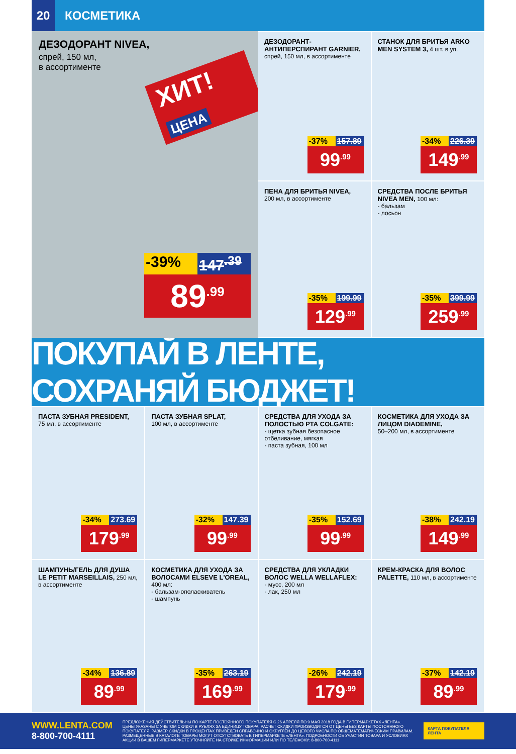20
КОСМЕТИКА
ДЕЗОДОРАНТ NIVEA,
спрей, 150 мл,
в ассортименте
ХИТ! ЦЕНА
-39% 147<sup>.39</sup>
89<sup>.99</sup>
ДЕЗОДОРАНТ-АНТИПЕРСПИРАНТ GARNIER, спрей, 150 мл, в ассортименте
-37% 157.89
99<sup>.99</sup>
СТАНОК ДЛЯ БРИТЬЯ ARKO MEN SYSTEM 3, 4 шт. в уп.
-34% 226.39
149<sup>.99</sup>
ПЕНА ДЛЯ БРИТЬЯ NIVEA,
200 мл, в ассортименте
-35% 199.99
129<sup>.99</sup>
СРЕДСТВА ПОСЛЕ БРИТЬЯ NIVEA MEN, 100 мл:
- бальзам
- лосьон
-35% 399.99
259<sup>.99</sup>
ПОКУПАЙ В ЛЕНТЕ, СОХРАНЯЙ БЮДЖЕТ!
ПАСТА ЗУБНАЯ PRESIDENT,
75 мл, в ассортименте
-34% 273.69
179<sup>.99</sup>
ПАСТА ЗУБНАЯ SPLAT,
100 мл, в ассортименте
-32% 147.39
99<sup>.99</sup>
СРЕДСТВА ДЛЯ УХОДА ЗА ПОЛОСТЬЮ РТА COLGATE:
- щетка зубная безопасное отбеливание, мягкая
- паста зубная, 100 мл
-35% 152.69
99<sup>.99</sup>
КОСМЕТИКА ДЛЯ УХОДА ЗА ЛИЦОМ DIADEMINE,
50–200 мл, в ассортименте
-38% 242.19
149<sup>.99</sup>
ШАМПУНЬ/ГЕЛЬ ДЛЯ ДУША LE PETIT MARSEILLAIS, 250 мл, в ассортименте
-34% 136.89
89<sup>.99</sup>
КОСМЕТИКА ДЛЯ УХОДА ЗА ВОЛОСАМИ ELSEVE L'OREAL, 400 мл:
- бальзам-ополаскиватель
- шампунь
-35% 263.19
169<sup>.99</sup>
СРЕДСТВА ДЛЯ УКЛАДКИ ВОЛОС WELLA WELLAFLEX:
- мусс, 200 мл
- лак, 250 мл
-26% 242.19
179<sup>.99</sup>
КРЕМ-КРАСКА ДЛЯ ВОЛОС PALETTE, 110 мл, в ассортименте
-37% 142.19
89<sup>.99</sup>
WWW.LENTA.COM
8-800-700-4111
ПРЕДЛОЖЕНИЯ ДЕЙСТВИТЕЛЬНЫ ПО КАРТЕ ПОСТОЯННОГО ПОКУПАТЕЛЯ С 26 АПРЕЛЯ ПО 9 МАЯ 2018 ГОДА В ГИПЕРМАРКЕТАХ «ЛЕНТА». ЦЕНЫ УКАЗАНЫ С УЧЕТОМ СКИДКИ В РУБЛЯХ ЗА ЕДИНИЦУ ТОВАРА. РАСЧЕТ СКИДКИ ПРОИЗВОДИТСЯ ОТ ЦЕНЫ БЕЗ КАРТЫ ПОСТОЯННОГО ПОКУПАТЕЛЯ. РАЗМЕР СКИДКИ В ПРОЦЕНТАХ ПРИВЕДЕН СПРАВОЧНО И ОКРУГЛЕН ДО ЦЕЛОГО ЧИСЛА ПО ОБЩЕМАТЕМАТИЧЕСКИМ ПРАВИЛАМ. РАЗМЕЩЕННЫЕ В КАТАЛОГЕ ТОВАРЫ МОГУТ ОТСУТСТВОВАТЬ В ГИПЕРМАРКЕТЕ «ЛЕНТА». ПОДРОБНОСТИ ОБ УЧАСТИИ ТОВАРА И УСЛОВИЯХ АКЦИИ В ВАШЕМ ГИПЕРМАРКЕТЕ УТОЧНЯЙТЕ НА СТОЙКЕ ИНФОРМАЦИИ ИЛИ ПО ТЕЛЕФОНУ: 8-800-700-4111
КАРТА ПОКУПАТЕЛЯ ЛЕНТА